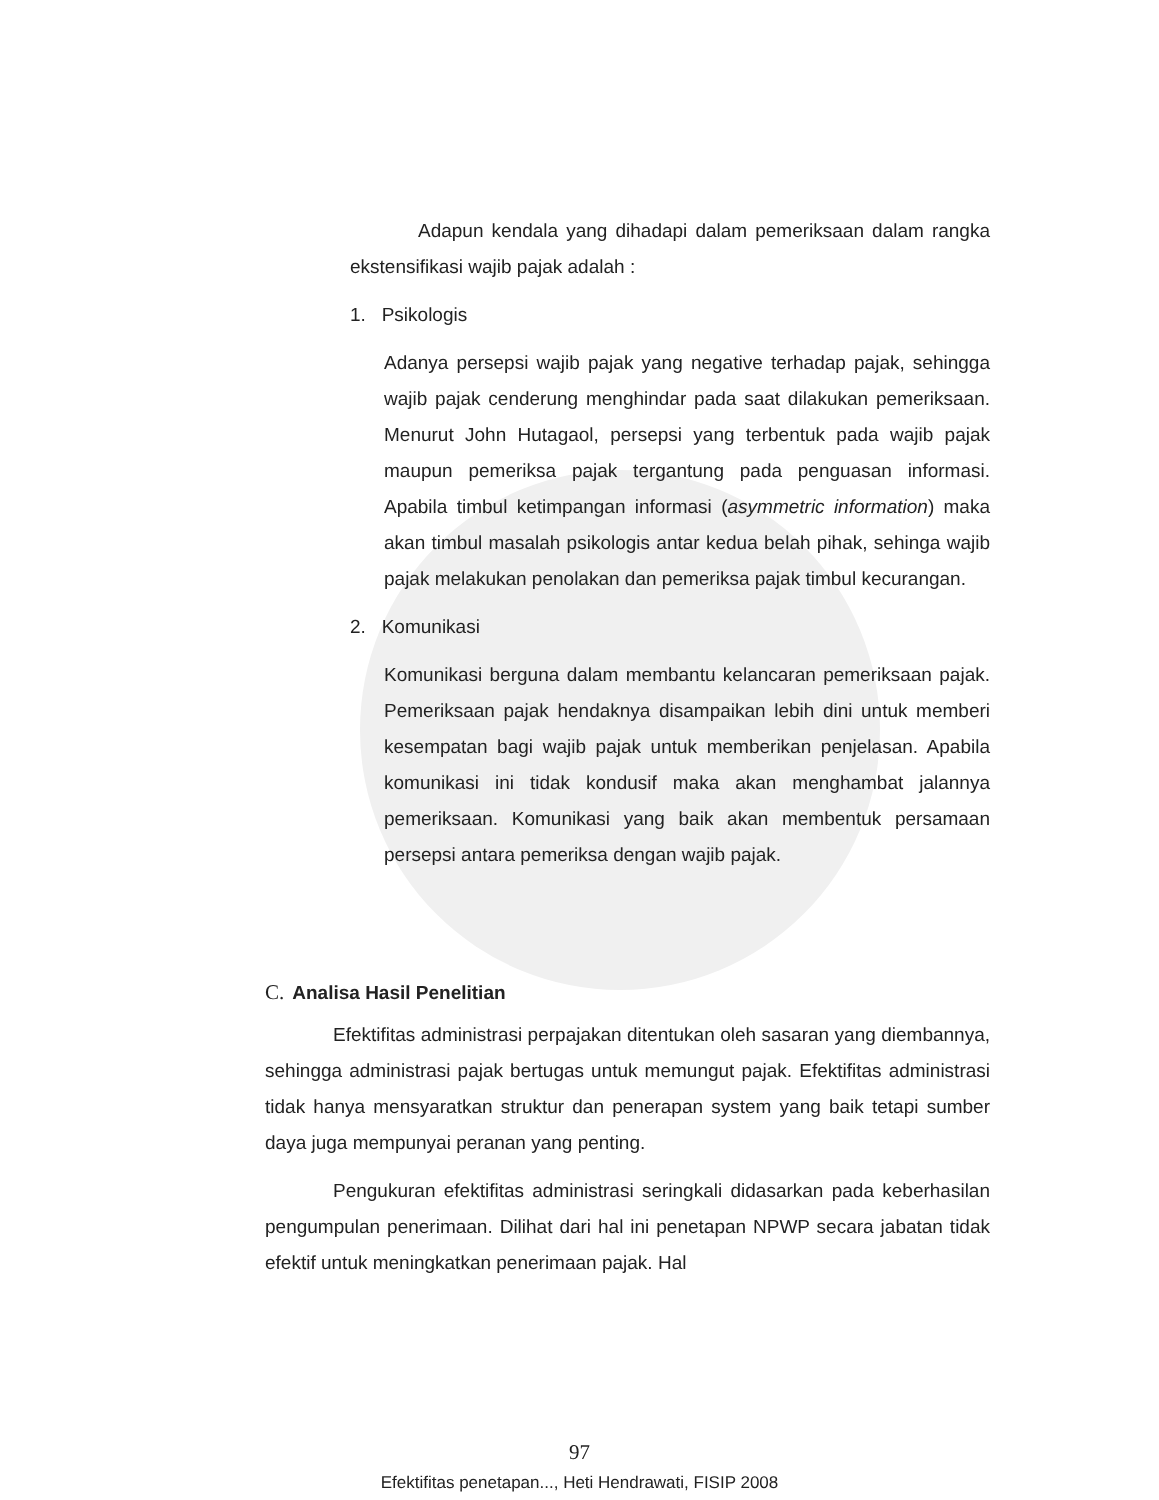Adapun kendala yang dihadapi dalam pemeriksaan dalam rangka ekstensifikasi wajib pajak adalah :
1. Psikologis
Adanya persepsi wajib pajak yang negative terhadap pajak, sehingga wajib pajak cenderung menghindar pada saat dilakukan pemeriksaan. Menurut John Hutagaol, persepsi yang terbentuk pada wajib pajak maupun pemeriksa pajak tergantung pada penguasan informasi. Apabila timbul ketimpangan informasi (asymmetric information) maka akan timbul masalah psikologis antar kedua belah pihak, sehinga wajib pajak melakukan penolakan dan pemeriksa pajak timbul kecurangan.
2. Komunikasi
Komunikasi berguna dalam membantu kelancaran pemeriksaan pajak. Pemeriksaan pajak hendaknya disampaikan lebih dini untuk memberi kesempatan bagi wajib pajak untuk memberikan penjelasan. Apabila komunikasi ini tidak kondusif maka akan menghambat jalannya pemeriksaan. Komunikasi yang baik akan membentuk persamaan persepsi antara pemeriksa dengan wajib pajak.
C. Analisa Hasil Penelitian
Efektifitas administrasi perpajakan ditentukan oleh sasaran yang diembannya, sehingga administrasi pajak bertugas untuk memungut pajak. Efektifitas administrasi tidak hanya mensyaratkan struktur dan penerapan system yang baik tetapi sumber daya juga mempunyai peranan yang penting.
Pengukuran efektifitas administrasi seringkali didasarkan pada keberhasilan pengumpulan penerimaan. Dilihat dari hal ini penetapan NPWP secara jabatan tidak efektif untuk meningkatkan penerimaan pajak. Hal
97
Efektifitas penetapan..., Heti Hendrawati, FISIP 2008